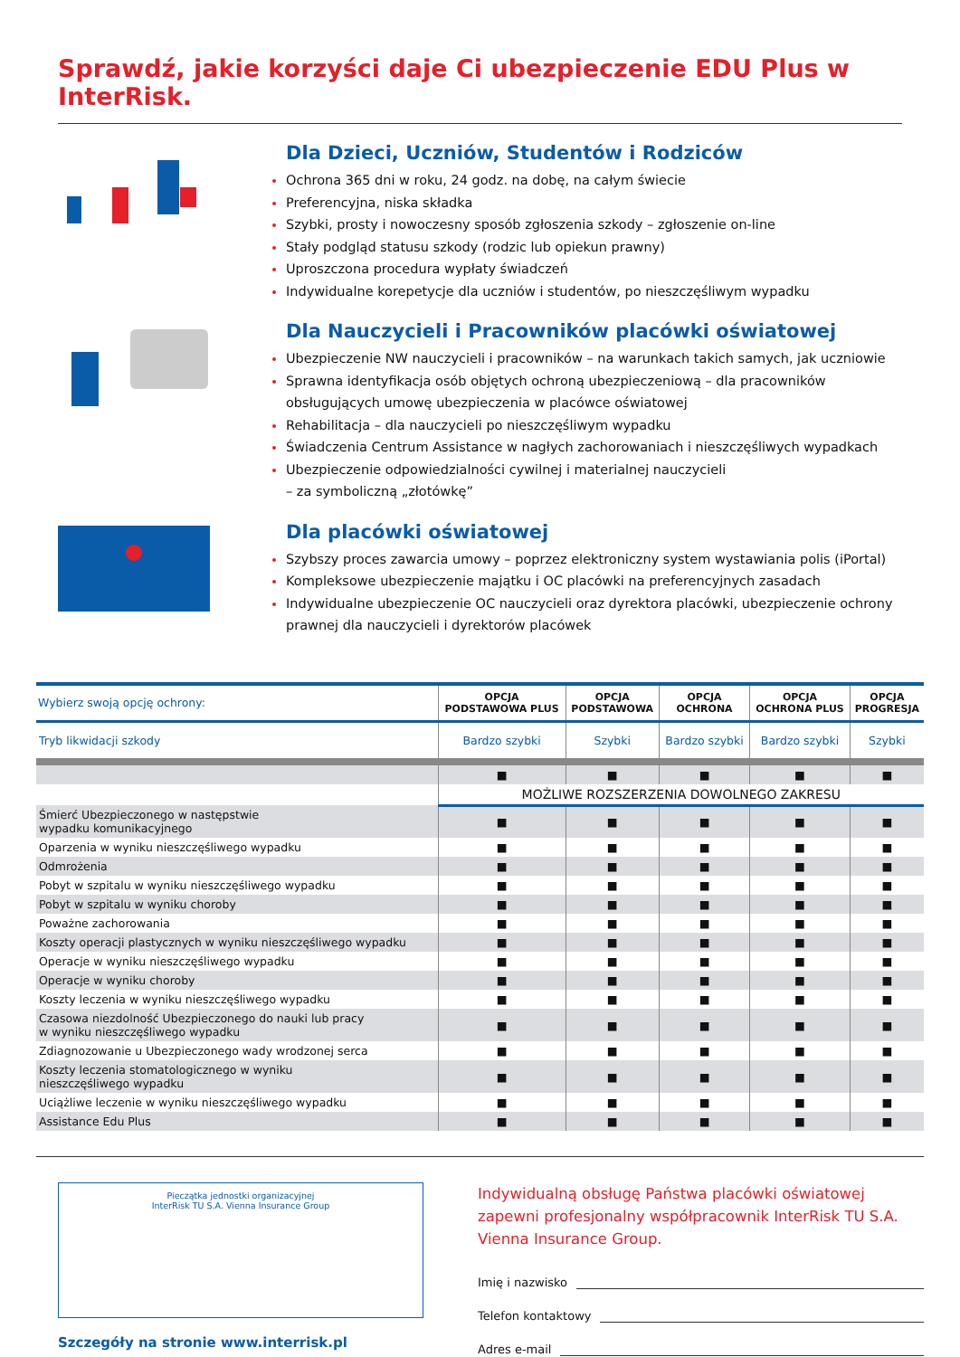Sprawdź, jakie korzyści daje Ci ubezpieczenie EDU Plus w InterRisk.
Dla Dzieci, Uczniów, Studentów i Rodziców
Ochrona 365 dni w roku, 24 godz. na dobę, na całym świecie
Preferencyjna, niska składka
Szybki, prosty i nowoczesny sposób zgłoszenia szkody – zgłoszenie on-line
Stały podgląd statusu szkody (rodzic lub opiekun prawny)
Uproszczona procedura wypłaty świadczeń
Indywidualne korepetycje dla uczniów i studentów, po nieszczęśliwym wypadku
Dla Nauczycieli i Pracowników placówki oświatowej
Ubezpieczenie NW nauczycieli i pracowników – na warunkach takich samych, jak uczniowie
Sprawna identyfikacja osób objętych ochroną ubezpieczeniową – dla pracowników obsługujących umowę ubezpieczenia w placówce oświatowej
Rehabilitacja – dla nauczycieli po nieszczęśliwym wypadku
Świadczenia Centrum Assistance w nagłych zachorowaniach i nieszczęśliwych wypadkach
Ubezpieczenie odpowiedzialności cywilnej i materialnej nauczycieli
– za symboliczną „złotówkę”
Dla placówki oświatowej
Szybszy proces zawarcia umowy – poprzez elektroniczny system wystawiania polis (iPortal)
Kompleksowe ubezpieczenie majątku i OC placówki na preferencyjnych zasadach
Indywidualne ubezpieczenie OC nauczycieli oraz dyrektora placówki, ubezpieczenie ochrony prawnej dla nauczycieli i dyrektorów placówek
| Wybierz swoją opcję ochrony: | OPCJA PODSTAWOWA PLUS | OPCJA PODSTAWOWA | OPCJA OCHRONA | OPCJA OCHRONA PLUS | OPCJA PROGRESJA |
| --- | --- | --- | --- | --- | --- |
| Tryb likwidacji szkody | Bardzo szybki | Szybki | Bardzo szybki | Bardzo szybki | Szybki |
| | ■ | ■ | ■ | ■ | ■ |
| | MOŻLIWE ROZSZERZENIA DOWOLNEGO ZAKRESU | | | | |
| Śmierć Ubezpieczonego w następstwie wypadku komunikacyjnego | ■ | ■ | ■ | ■ | ■ |
| Oparzenia w wyniku nieszczęśliwego wypadku | ■ | ■ | ■ | ■ | ■ |
| Odmrożenia | ■ | ■ | ■ | ■ | ■ |
| Pobyt w szpitalu w wyniku nieszczęśliwego wypadku | ■ | ■ | ■ | ■ | ■ |
| Pobyt w szpitalu w wyniku choroby | ■ | ■ | ■ | ■ | ■ |
| Poważne zachorowania | ■ | ■ | ■ | ■ | ■ |
| Koszty operacji plastycznych w wyniku nieszczęśliwego wypadku | ■ | ■ | ■ | ■ | ■ |
| Operacje w wyniku nieszczęśliwego wypadku | ■ | ■ | ■ | ■ | ■ |
| Operacje w wyniku choroby | ■ | ■ | ■ | ■ | ■ |
| Koszty leczenia w wyniku nieszczęśliwego wypadku | ■ | ■ | ■ | ■ | ■ |
| Czasowa niezdolność Ubezpieczonego do nauki lub pracy w wyniku nieszczęśliwego wypadku | ■ | ■ | ■ | ■ | ■ |
| Zdiagnozowanie u Ubezpieczonego wady wrodzonej serca | ■ | ■ | ■ | ■ | ■ |
| Koszty leczenia stomatologicznego w wyniku nieszczęśliwego wypadku | ■ | ■ | ■ | ■ | ■ |
| Uciążliwe leczenie w wyniku nieszczęśliwego wypadku | ■ | ■ | ■ | ■ | ■ |
| Assistance Edu Plus | ■ | ■ | ■ | ■ | ■ |
Pieczątka jednostki organizacyjnej
InterRisk TU S.A. Vienna Insurance Group
Szczegóły na stronie www.interrisk.pl
Indywidualną obsługę Państwa placówki oświatowej zapewni profesjonalny współpracownik InterRisk TU S.A. Vienna Insurance Group.
Imię i nazwisko
Telefon kontaktowy
Adres e-mail